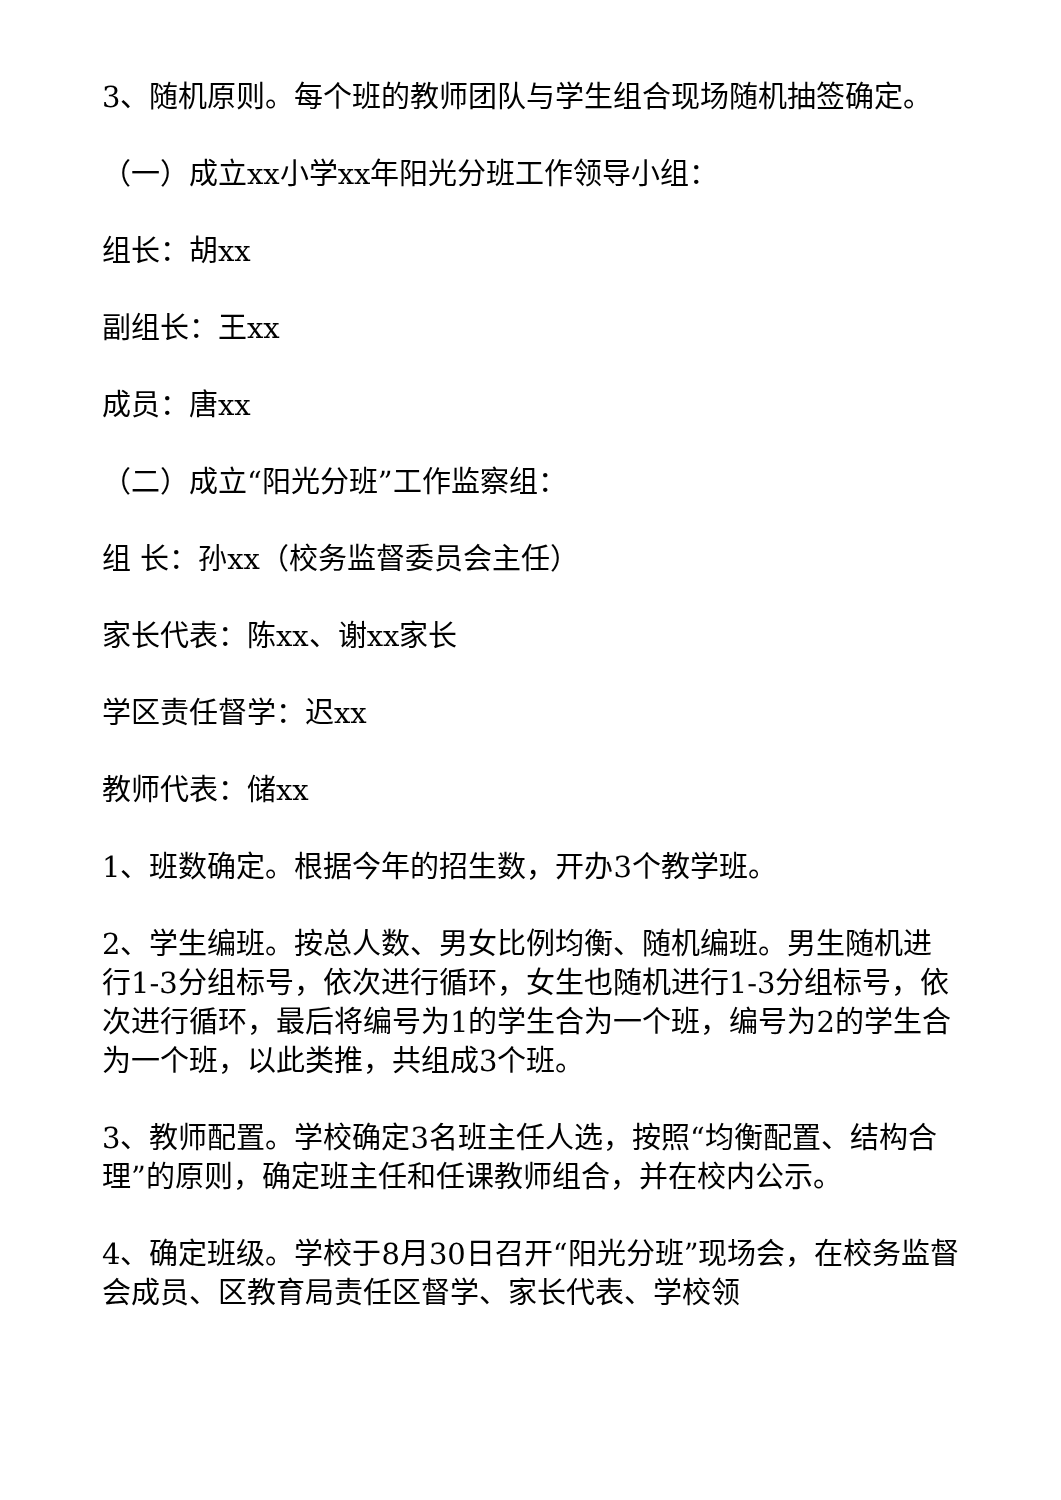3、随机原则。每个班的教师团队与学生组合现场随机抽签确定。
（一）成立xx小学xx年阳光分班工作领导小组：
组长：胡xx
副组长：王xx
成员：唐xx
（二）成立“阳光分班”工作监察组：
组 长：孙xx（校务监督委员会主任）
家长代表：陈xx、谢xx家长
学区责任督学：迟xx
教师代表：储xx
1、班数确定。根据今年的招生数，开办3个教学班。
2、学生编班。按总人数、男女比例均衡、随机编班。男生随机进行1-3分组标号，依次进行循环，女生也随机进行1-3分组标号，依次进行循环，最后将编号为1的学生合为一个班，编号为2的学生合为一个班，以此类推，共组成3个班。
3、教师配置。学校确定3名班主任人选，按照“均衡配置、结构合理”的原则，确定班主任和任课教师组合，并在校内公示。
4、确定班级。学校于8月30日召开“阳光分班”现场会，在校务监督会成员、区教育局责任区督学、家长代表、学校领